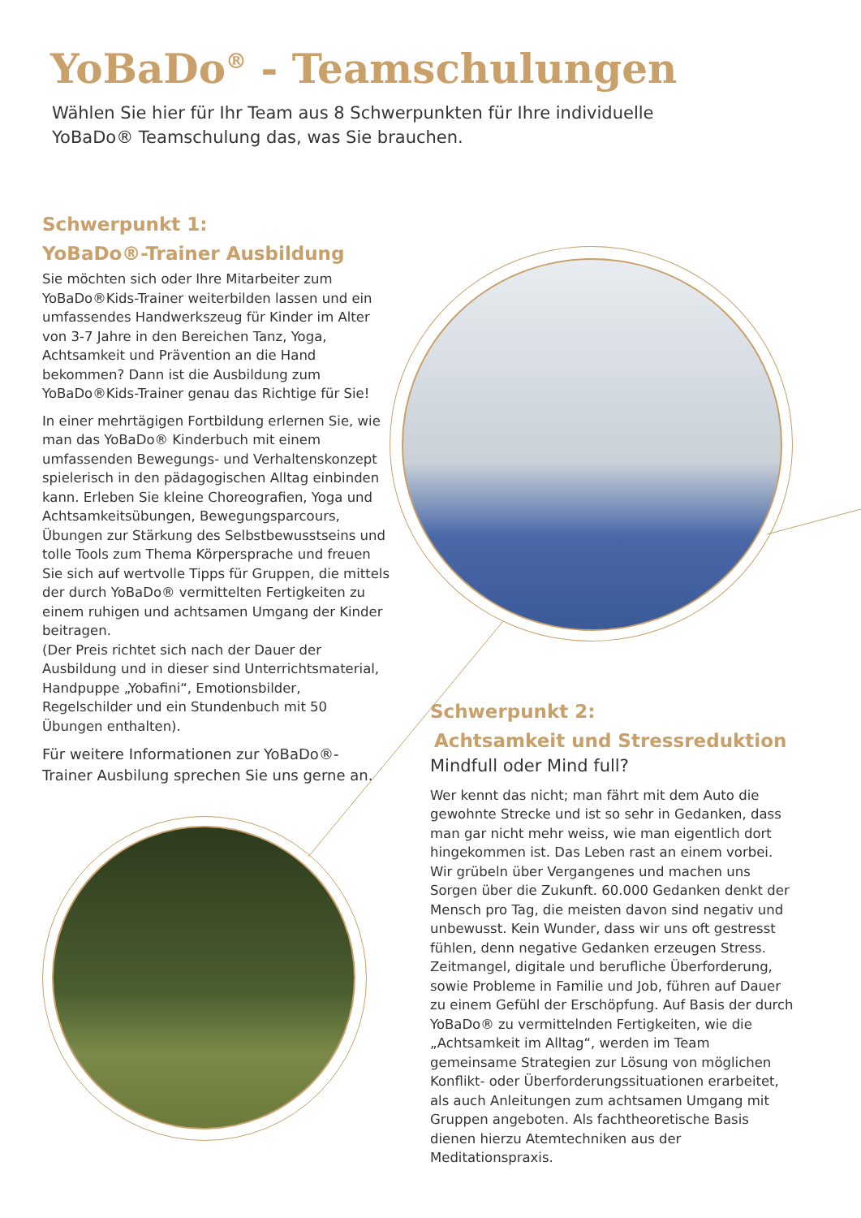YoBaDo<sup>®</sup> - Teamschulungen
Wählen Sie hier für Ihr Team aus 8 Schwerpunkten für Ihre individuelle YoBaDo® Teamschulung das, was Sie brauchen.
Schwerpunkt 1:
YoBaDo®-Trainer Ausbildung
Sie möchten sich oder Ihre Mitarbeiter zum YoBaDo®Kids-Trainer weiterbilden lassen und ein umfassendes Handwerkszeug für Kinder im Alter von 3-7 Jahre in den Bereichen Tanz, Yoga, Achtsamkeit und Prävention an die Hand bekommen? Dann ist die Ausbildung zum YoBaDo®Kids-Trainer genau das Richtige für Sie!
In einer mehrtägigen Fortbildung erlernen Sie, wie man das YoBaDo® Kinderbuch mit einem umfassenden Bewegungs- und Verhaltenskonzept spielerisch in den pädagogischen Alltag einbinden kann. Erleben Sie kleine Choreografien, Yoga und Achtsamkeitsübungen, Bewegungsparcours, Übungen zur Stärkung des Selbstbewusstseins und tolle Tools zum Thema Körpersprache und freuen Sie sich auf wertvolle Tipps für Gruppen, die mittels der durch YoBaDo® vermittelten Fertigkeiten zu einem ruhigen und achtsamen Umgang der Kinder beitragen.
(Der Preis richtet sich nach der Dauer der Ausbildung und in dieser sind Unterrichtsmaterial, Handpuppe „Yobafini“, Emotionsbilder, Regelschilder und ein Stundenbuch mit 50 Übungen enthalten).
Für weitere Informationen zur YoBaDo®- Trainer Ausbilung sprechen Sie uns gerne an.
Schwerpunkt 2:
Achtsamkeit und Stressreduktion
Mindfull oder Mind full?
Wer kennt das nicht; man fährt mit dem Auto die gewohnte Strecke und ist so sehr in Gedanken, dass man gar nicht mehr weiss, wie man eigentlich dort hingekommen ist. Das Leben rast an einem vorbei. Wir grübeln über Vergangenes und machen uns Sorgen über die Zukunft. 60.000 Gedanken denkt der Mensch pro Tag, die meisten davon sind negativ und unbewusst. Kein Wunder, dass wir uns oft gestresst fühlen, denn negative Gedanken erzeugen Stress. Zeitmangel, digitale und berufliche Überforderung, sowie Probleme in Familie und Job, führen auf Dauer zu einem Gefühl der Erschöpfung. Auf Basis der durch YoBaDo® zu vermittelnden Fertigkeiten, wie die „Achtsamkeit im Alltag“, werden im Team gemeinsame Strategien zur Lösung von möglichen Konflikt- oder Überforderungssituationen erarbeitet, als auch Anleitungen zum achtsamen Umgang mit Gruppen angeboten. Als fachtheoretische Basis dienen hierzu Atemtechniken aus der Meditationspraxis.